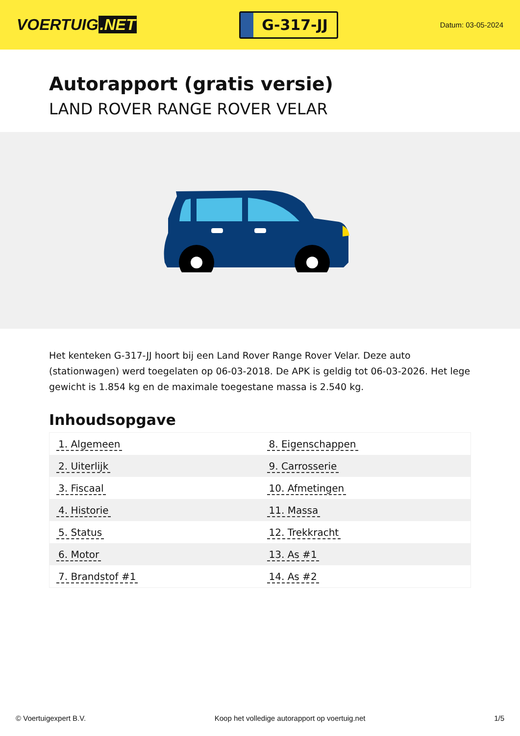VOERTUIG.NET
G-317-JJ
Datum: 03-05-2024
Autorapport (gratis versie)
LAND ROVER RANGE ROVER VELAR
Het kenteken G-317-JJ hoort bij een Land Rover Range Rover Velar. Deze auto (stationwagen) werd toegelaten op 06-03-2018. De APK is geldig tot 06-03-2026. Het lege gewicht is 1.854 kg en de maximale toegestane massa is 2.540 kg.
Inhoudsopgave
| 1. Algemeen | 8. Eigenschappen |
| 2. Uiterlijk | 9. Carrosserie |
| 3. Fiscaal | 10. Afmetingen |
| 4. Historie | 11. Massa |
| 5. Status | 12. Trekkracht |
| 6. Motor | 13. As #1 |
| 7. Brandstof #1 | 14. As #2 |
© Voertuigexpert B.V. Koop het volledige autorapport op voertuig.net 1/5